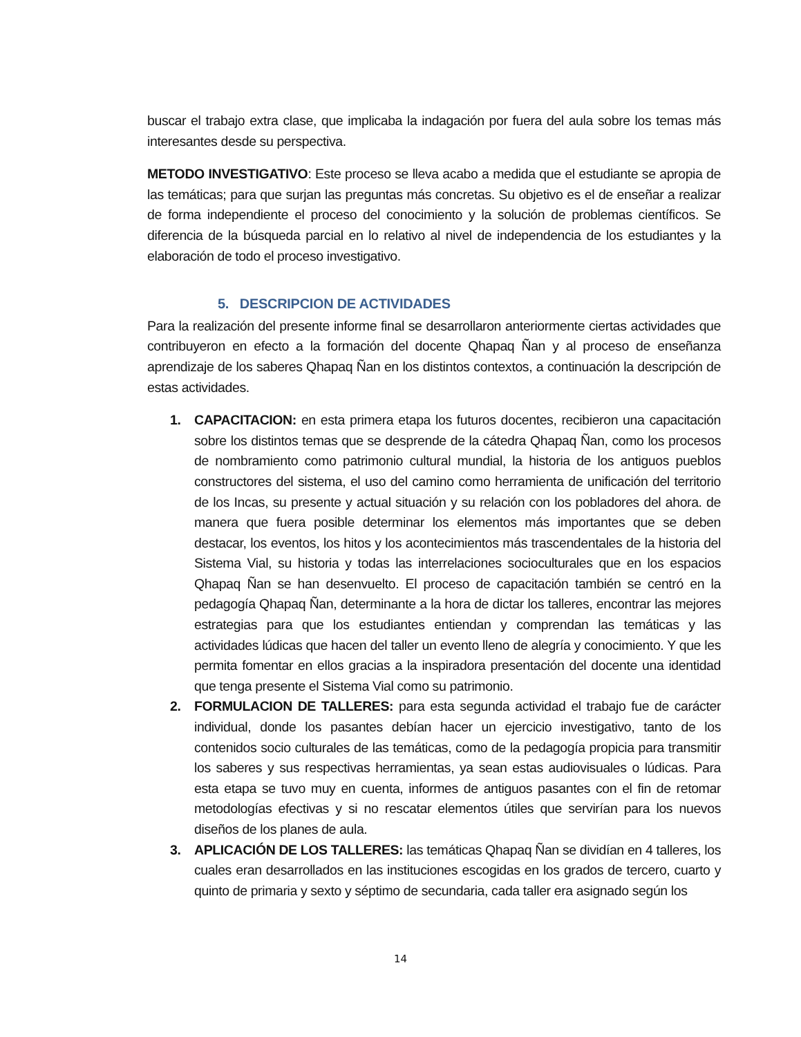buscar el trabajo extra clase, que implicaba la indagación por fuera del aula sobre los temas más interesantes desde su perspectiva.
METODO INVESTIGATIVO: Este proceso se lleva acabo a medida que el estudiante se apropia de las temáticas; para que surjan las preguntas más concretas. Su objetivo es el de enseñar a realizar de forma independiente el proceso del conocimiento y la solución de problemas científicos. Se diferencia de la búsqueda parcial en lo relativo al nivel de independencia de los estudiantes y la elaboración de todo el proceso investigativo.
5. DESCRIPCION DE ACTIVIDADES
Para la realización del presente informe final se desarrollaron anteriormente ciertas actividades que contribuyeron en efecto a la formación del docente Qhapaq Ñan y al proceso de enseñanza aprendizaje de los saberes Qhapaq Ñan en los distintos contextos, a continuación la descripción de estas actividades.
1. CAPACITACION: en esta primera etapa los futuros docentes, recibieron una capacitación sobre los distintos temas que se desprende de la cátedra Qhapaq Ñan, como los procesos de nombramiento como patrimonio cultural mundial, la historia de los antiguos pueblos constructores del sistema, el uso del camino como herramienta de unificación del territorio de los Incas, su presente y actual situación y su relación con los pobladores del ahora. de manera que fuera posible determinar los elementos más importantes que se deben destacar, los eventos, los hitos y los acontecimientos más trascendentales de la historia del Sistema Vial, su historia y todas las interrelaciones socioculturales que en los espacios Qhapaq Ñan se han desenvuelto. El proceso de capacitación también se centró en la pedagogía Qhapaq Ñan, determinante a la hora de dictar los talleres, encontrar las mejores estrategias para que los estudiantes entiendan y comprendan las temáticas y las actividades lúdicas que hacen del taller un evento lleno de alegría y conocimiento. Y que les permita fomentar en ellos gracias a la inspiradora presentación del docente una identidad que tenga presente el Sistema Vial como su patrimonio.
2. FORMULACION DE TALLERES: para esta segunda actividad el trabajo fue de carácter individual, donde los pasantes debían hacer un ejercicio investigativo, tanto de los contenidos socio culturales de las temáticas, como de la pedagogía propicia para transmitir los saberes y sus respectivas herramientas, ya sean estas audiovisuales o lúdicas. Para esta etapa se tuvo muy en cuenta, informes de antiguos pasantes con el fin de retomar metodologías efectivas y si no rescatar elementos útiles que servirían para los nuevos diseños de los planes de aula.
3. APLICACIÓN DE LOS TALLERES: las temáticas Qhapaq Ñan se dividían en 4 talleres, los cuales eran desarrollados en las instituciones escogidas en los grados de tercero, cuarto y quinto de primaria y sexto y séptimo de secundaria, cada taller era asignado según los
14